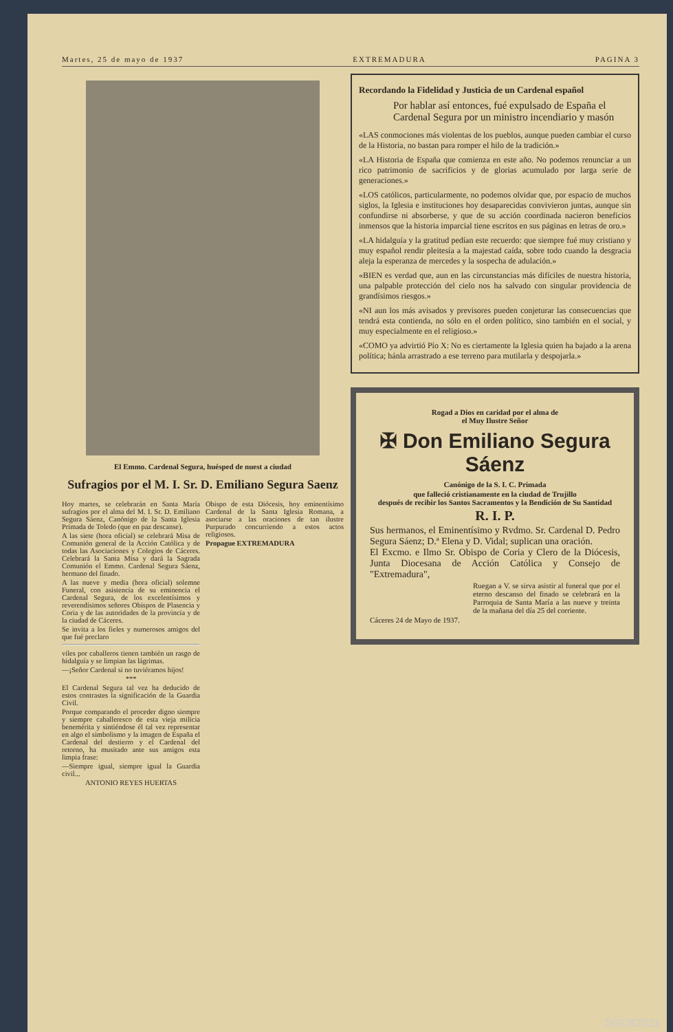Martes, 25 de mayo de 1937 EXTREMADURA PAGINA 3
El Emmo. Cardenal Segura, huésped de nuest a ciudad
Sufragios por el M. I. Sr. D. Emiliano Segura Saenz
Hoy martes, se celebrarán en Santa María sufragios por el alma del M. I. Sr. D. Emiliano Segura Sáenz, Canónigo de la Santa Iglesia Primada de Toledo (que en paz descanse).
A las siete (hora oficial) se celebrará Misa de Comunión general de la Acción Católica y de todas las Asociaciones y Colegios de Cáceres. Celebrará la Santa Misa y dará la Sagrada Comunión el Emmo. Cardenal Segura Sáenz, hermano del finado.
A las nueve y media (hora oficial) solemne Funeral, con asistencia de su eminencia el Cardenal Segura, de los excelentísimos y reverendísimos señores Obispos de Plasencia y Coria y de las autoridades de la provincia y de la ciudad de Cáceres.
Se invita a los fieles y numerosos amigos del que fué preclaro
viles por caballeros tienen también un rasgo de hidalguía y se limpian las lágrimas.
—¡Señor Cardenal si no tuviéramos hijos!
***
El Cardenal Segura tal vez ha deducido de estos contrastes la significación de la Guardia Civil.
Porque comparando el proceder digno siempre y siempre caballeresco de esta vieja milicia benemérita y sintiéndose él tal vez representar en algo el simbolismo y la imagen de España el Cardenal del destierro y el Cardenal del retorno, ha musitado ante sus amigos esta limpia frase:
—Siempre igual, siempre igual la Guardia civil...
ANTONIO REYES HUERTAS
Obispo de esta Diócesis, hoy eminentísimo Cardenal de la Santa Iglesia Romana, a asociarse a las oraciones de tan ilustre Purpurado concurriendo a estos actos religiosos.
Propague EXTREMADURA
Recordando la Fidelidad y Justicia de un Cardenal español
Por hablar así entonces, fué expulsado de España el Cardenal Segura por un ministro incendiario y masón
«LAS conmociones más violentas de los pueblos, aunque pueden cambiar el curso de la Historia, no bastan para romper el hilo de la tradición.»
«LA Historia de España que comienza en este año. No podemos renunciar a un rico patrimonio de sacrificios y de glorias acumulado por larga serie de generaciones.»
«LOS católicos, particularmente, no podemos olvidar que, por espacio de muchos siglos, la Iglesia e instituciones hoy desaparecidas convivieron juntas, aunque sin confundirse ni absorberse, y que de su acción coordinada nacieron beneficios inmensos que la historia imparcial tiene escritos en sus páginas en letras de oro.»
«LA hidalguía y la gratitud pedían este recuerdo: que siempre fué muy cristiano y muy español rendir pleitesía a la majestad caída, sobre todo cuando la desgracia aleja la esperanza de mercedes y la sospecha de adulación.»
«BIEN es verdad que, aun en las circunstancias más difíciles de nuestra historia, una palpable protección del cielo nos ha salvado con singular providencia de grandísimos riesgos.»
«NI aun los más avisados y previsores pueden conjeturar las consecuencias que tendrá esta contienda, no sólo en el orden político, sino también en el social, y muy especialmente en el religioso.»
«COMO ya advirtió Pío X: No es ciertamente la Iglesia quien ha bajado a la arena política; hánla arrastrado a ese terreno para mutilarla y despojarla.»
Rogad a Dios en caridad por el alma de
el Muy Ilustre Señor
✠ Don Emiliano Segura Sáenz
Canónigo de la S. I. C. Primada
que falleció cristianamente en la ciudad de Trujillo
después de recibir los Santos Sacramentos y la Bendición de Su Santidad
R. I. P.
Sus hermanos, el Eminentísimo y Rvdmo. Sr. Cardenal D. Pedro Segura Sáenz; D.ª Elena y D. Vidal; suplican una oración.
El Excmo. e Ilmo Sr. Obispo de Coria y Clero de la Diócesis, Junta Diocesana de Acción Católica y Consejo de "Extremadura",
Ruegan a V. se sirva asistir al funeral que por el eterno descanso del finado se celebrará en la Parroquia de Santa María a las nueve y treinta de la mañana del día 25 del corriente.
Cáceres 24 de Mayo de 1937.
SGCB2021